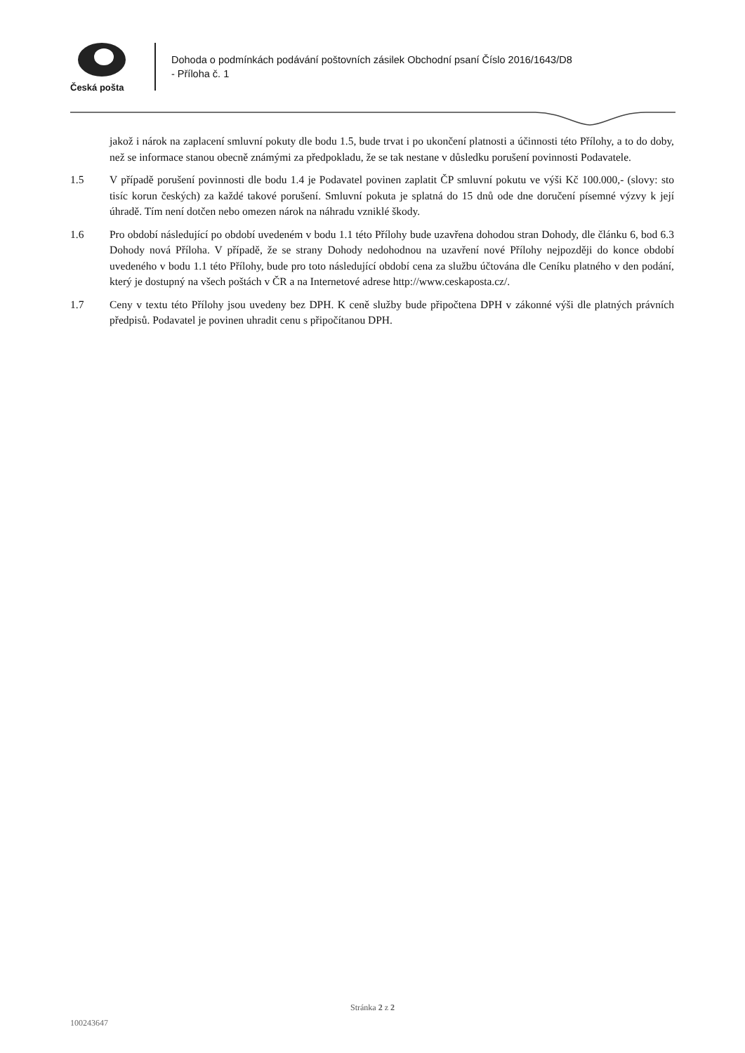Česká pošta
Dohoda o podmínkách podávání poštovních zásilek Obchodní psaní Číslo 2016/1643/D8
- Příloha č. 1
jakož i nárok na zaplacení smluvní pokuty dle bodu 1.5, bude trvat i po ukončení platnosti a účinnosti této Přílohy, a to do doby, než se informace stanou obecně známými za předpokladu, že se tak nestane v důsledku porušení povinnosti Podavatele.
1.5 V případě porušení povinnosti dle bodu 1.4 je Podavatel povinen zaplatit ČP smluvní pokutu ve výši Kč 100.000,- (slovy: sto tisíc korun českých) za každé takové porušení. Smluvní pokuta je splatná do 15 dnů ode dne doručení písemné výzvy k její úhradě. Tím není dotčen nebo omezen nárok na náhradu vzniklé škody.
1.6 Pro období následující po období uvedeném v bodu 1.1 této Přílohy bude uzavřena dohodou stran Dohody, dle článku 6, bod 6.3 Dohody nová Příloha. V případě, že se strany Dohody nedohodnou na uzavření nové Přílohy nejpozději do konce období uvedeného v bodu 1.1 této Přílohy, bude pro toto následující období cena za službu účtována dle Ceníku platného v den podání, který je dostupný na všech poštách v ČR a na Internetové adrese http://www.ceskaposta.cz/.
1.7 Ceny v textu této Přílohy jsou uvedeny bez DPH. K ceně služby bude připočtena DPH v zákonné výši dle platných právních předpisů. Podavatel je povinen uhradit cenu s připočítanou DPH.
Stránka 2 z 2
100243647